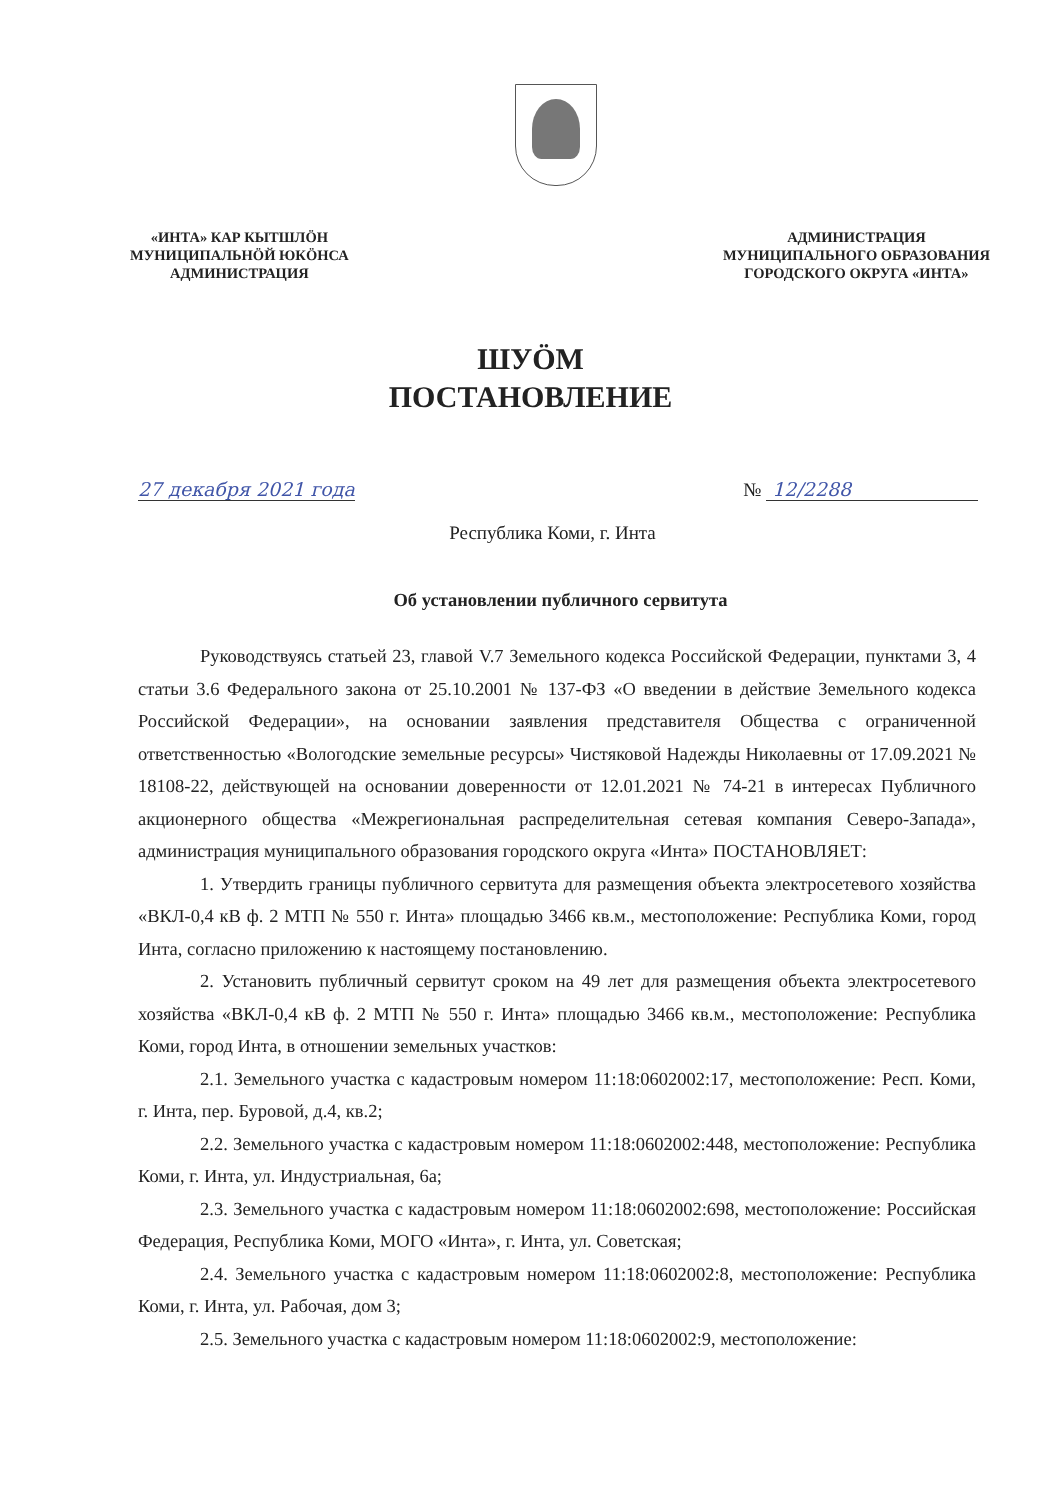«ИНТА» КАР КЫТШЛӦН
МУНИЦИПАЛЬНӦЙ ЮКӦНСА
АДМИНИСТРАЦИЯ
АДМИНИСТРАЦИЯ
МУНИЦИПАЛЬНОГО ОБРАЗОВАНИЯ
ГОРОДСКОГО ОКРУГА «ИНТА»
ШУӦМ
ПОСТАНОВЛЕНИЕ
27 декабря 2021 года № 12/2288
Республика Коми, г. Инта
Об установлении публичного сервитута
Руководствуясь статьей 23, главой V.7 Земельного кодекса Российской Федерации, пунктами 3, 4 статьи 3.6 Федерального закона от 25.10.2001 № 137-ФЗ «О введении в действие Земельного кодекса Российской Федерации», на основании заявления представителя Общества с ограниченной ответственностью «Вологодские земельные ресурсы» Чистяковой Надежды Николаевны от 17.09.2021 № 18108-22, действующей на основании доверенности от 12.01.2021 № 74-21 в интересах Публичного акционерного общества «Межрегиональная распределительная сетевая компания Северо-Запада», администрация муниципального образования городского округа «Инта» ПОСТАНОВЛЯЕТ:
1. Утвердить границы публичного сервитута для размещения объекта электросетевого хозяйства «ВКЛ-0,4 кВ ф. 2 МТП № 550 г. Инта» площадью 3466 кв.м., местоположение: Республика Коми, город Инта, согласно приложению к настоящему постановлению.
2. Установить публичный сервитут сроком на 49 лет для размещения объекта электросетевого хозяйства «ВКЛ-0,4 кВ ф. 2 МТП № 550 г. Инта» площадью 3466 кв.м., местоположение: Республика Коми, город Инта, в отношении земельных участков:
2.1. Земельного участка с кадастровым номером 11:18:0602002:17, местоположение: Респ. Коми, г. Инта, пер. Буровой, д.4, кв.2;
2.2. Земельного участка с кадастровым номером 11:18:0602002:448, местоположение: Республика Коми, г. Инта, ул. Индустриальная, 6а;
2.3. Земельного участка с кадастровым номером 11:18:0602002:698, местоположение: Российская Федерация, Республика Коми, МОГО «Инта», г. Инта, ул. Советская;
2.4. Земельного участка с кадастровым номером 11:18:0602002:8, местоположение: Республика Коми, г. Инта, ул. Рабочая, дом 3;
2.5. Земельного участка с кадастровым номером 11:18:0602002:9, местоположение: